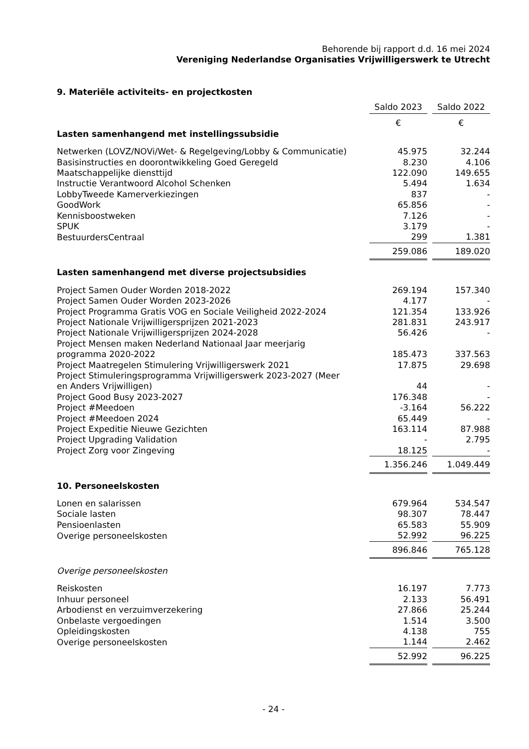Behorende bij rapport d.d. 16 mei 2024
Vereniging Nederlandse Organisaties Vrijwilligerswerk te Utrecht
9. Materiële activiteits- en projectkosten
| | Saldo 2023 | | Saldo 2022 |
| | € | | € |
| Lasten samenhangend met instellingssubsidie | | | |
| Netwerken (LOVZ/NOVi/Wet- & Regelgeving/Lobby & Communicatie) | 45.975 | | 32.244 |
| Basisinstructies en doorontwikkeling Goed Geregeld | 8.230 | | 4.106 |
| Maatschappelijke diensttijd | 122.090 | | 149.655 |
| Instructie Verantwoord Alcohol Schenken | 5.494 | | 1.634 |
| LobbyTweede Kamerverkiezingen | 837 | | - |
| GoodWork | 65.856 | | - |
| Kennisboostweken | 7.126 | | - |
| SPUK | 3.179 | | - |
| BestuurdersCentraal | 299 | | 1.381 |
| | 259.086 | | 189.020 |
| Lasten samenhangend met diverse projectsubsidies | | | |
| Project Samen Ouder Worden 2018-2022 | 269.194 | | 157.340 |
| Project Samen Ouder Worden 2023-2026 | 4.177 | | - |
| Project Programma Gratis VOG en Sociale Veiligheid 2022-2024 | 121.354 | | 133.926 |
| Project Nationale Vrijwilligersprijzen 2021-2023 | 281.831 | | 243.917 |
| Project Nationale Vrijwilligersprijzen 2024-2028 | 56.426 | | - |
| Project Mensen maken Nederland Nationaal Jaar meerjarig programma 2020-2022 | 185.473 | | 337.563 |
| Project Maatregelen Stimulering Vrijwilligerswerk 2021 | 17.875 | | 29.698 |
| Project Stimuleringsprogramma Vrijwilligerswerk 2023-2027 (Meer en Anders Vrijwilligen) | 44 | | - |
| Project Good Busy 2023-2027 | 176.348 | | - |
| Project #Meedoen | -3.164 | | 56.222 |
| Project #Meedoen 2024 | 65.449 | | - |
| Project Expeditie Nieuwe Gezichten | 163.114 | | 87.988 |
| Project Upgrading Validation | - | | 2.795 |
| Project Zorg voor Zingeving | 18.125 | | - |
| | 1.356.246 | | 1.049.449 |
| 10. Personeelskosten | | | |
| Lonen en salarissen | 679.964 | | 534.547 |
| Sociale lasten | 98.307 | | 78.447 |
| Pensioenlasten | 65.583 | | 55.909 |
| Overige personeelskosten | 52.992 | | 96.225 |
| | 896.846 | | 765.128 |
| Overige personeelskosten | | | |
| Reiskosten | 16.197 | | 7.773 |
| Inhuur personeel | 2.133 | | 56.491 |
| Arbodienst en verzuimverzekering | 27.866 | | 25.244 |
| Onbelaste vergoedingen | 1.514 | | 3.500 |
| Opleidingskosten | 4.138 | | 755 |
| Overige personeelskosten | 1.144 | | 2.462 |
| | 52.992 | | 96.225 |
- 24 -